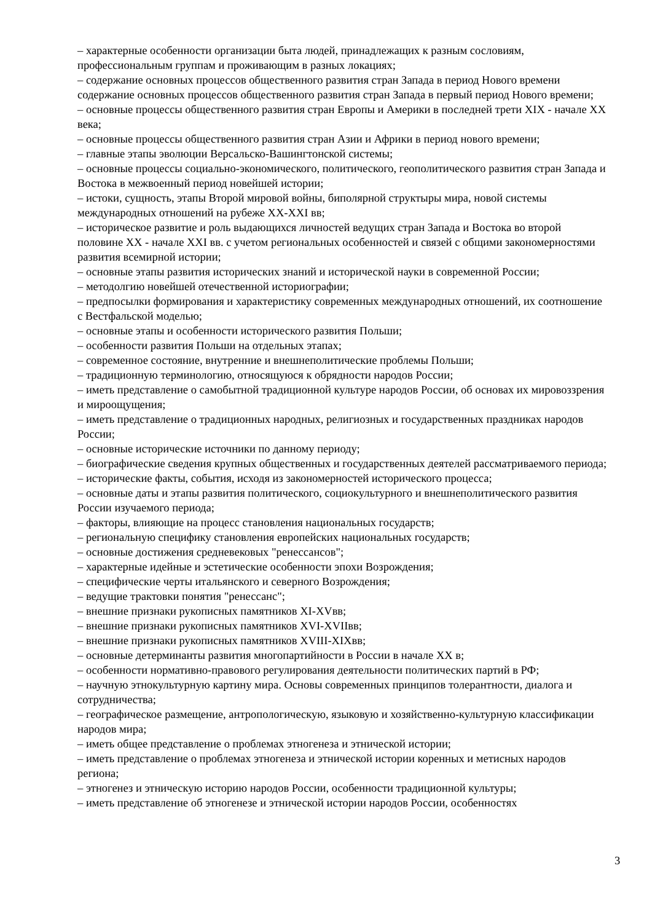– характерные особенности организации быта людей, принадлежащих к разным сословиям, профессиональным группам и проживающим в разных локациях;
– содержание основных процессов общественного развития стран Запада в период Нового времени содержание основных процессов общественного развития стран Запада в первый период Нового времени;
– основные процессы общественного развития стран Европы и Америки в последней трети XIX - начале XX века;
– основные процессы общественного развития стран Азии и Африки в период нового времени;
– главные этапы эволюции Версальско-Вашингтонской системы;
– основные процессы социально-экономического, политического, геополитического развития стран Запада и Востока в межвоенный период новейшей истории;
– истоки, сущность, этапы Второй мировой войны, биполярной структыры мира, новой системы международных отношений на рубеже XX-XXI вв;
– историческое развитие и роль выдающихся личностей ведущих стран Запада и Востока во второй половине XX - начале XXI вв. с учетом региональных особенностей и связей с общими закономерностями развития всемирной истории;
– основные этапы развития исторических знаний и исторической науки в современной России;
– методолгию новейшей отечественной историографии;
– предпосылки формирования и характеристику современных международных отношений, их соотношение с Вестфальской моделью;
– основные этапы и особенности исторического развития Польши;
– особенности развития Польши на отдельных этапах;
– современное состояние, внутренние и внешнеполитические проблемы Польши;
– традиционную терминологию, относящуюся к обрядности народов России;
– иметь представление о самобытной традиционной культуре народов России, об основах их мировоззрения и мироощущения;
– иметь представление о традиционных народных, религиозных и государственных праздниках народов России;
– основные исторические источники по данному периоду;
– биографические сведения крупных общественных и государственных деятелей рассматриваемого периода;
– исторические факты, события, исходя из закономерностей исторического процесса;
– основные даты и этапы развития политического, социокультурного и внешнеполитического развития России изучаемого периода;
– факторы, влияющие на процесс становления национальных государств;
– региональную специфику становления европейских национальных государств;
– основные достижения средневековых "ренессансов";
– характерные идейные и эстетические особенности эпохи Возрождения;
– специфические черты итальянского и северного Возрождения;
– ведущие трактовки понятия "ренессанс";
– внешние признаки рукописных памятников XI-XVвв;
– внешние признаки рукописных памятников XVI-XVIIвв;
– внешние признаки рукописных памятников XVIII-XIXвв;
– основные детерминанты развития многопартийности в России в начале XX в;
– особенности нормативно-правового регулирования деятельности политических партий в РФ;
– научную этнокультурную картину мира. Основы современных принципов толерантности, диалога и сотрудничества;
– географическое размещение, антропологическую, языковую и хозяйственно-культурную классификации народов мира;
– иметь общее представление о проблемах этногенеза и этнической истории;
– иметь представление о проблемах этногенеза и этнической истории коренных и метисных народов региона;
– этногенез и этническую историю народов России, особенности традиционной культуры;
– иметь представление об этногенезе и этнической истории народов России, особенностях
3